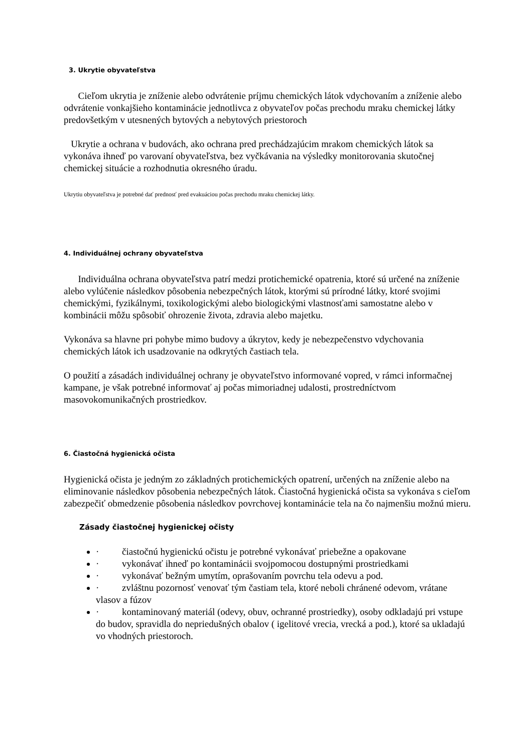3. Ukrytie obyvateľstva
Cieľom ukrytia je zníženie alebo odvrátenie príjmu chemických látok vdychovaním a zníženie alebo odvrátenie vonkajšieho kontaminácie jednotlivca z obyvateľov počas prechodu mraku chemickej látky predovšetkým v utesnených bytových a nebytových priestoroch
Ukrytie a ochrana v budovách, ako ochrana pred prechádzajúcim mrakom chemických látok sa vykonáva ihneď po varovaní obyvateľstva, bez vyčkávania na výsledky monitorovania skutočnej chemickej situácie a rozhodnutia okresného úradu.
Ukrytiu obyvateľstva je potrebné dať prednosť pred evakuáciou počas prechodu mraku chemickej látky.
4. Individuálnej ochrany obyvateľstva
Individuálna ochrana obyvateľstva patrí medzi protichemické opatrenia, ktoré sú určené na zníženie alebo vylúčenie následkov pôsobenia nebezpečných látok, ktorými sú prírodné látky, ktoré svojimi chemickými, fyzikálnymi, toxikologickými alebo biologickými vlastnosťami samostatne alebo v kombinácii môžu spôsobiť ohrozenie života, zdravia alebo majetku.
Vykonáva sa hlavne pri pohybe mimo budovy a úkrytov, kedy je nebezpečenstvo vdychovania chemických látok ich usadzovanie na odkrytých častiach tela.
O použití a zásadách individuálnej ochrany je obyvateľstvo informované vopred, v rámci informačnej kampane, je však potrebné informovať aj počas mimoriadnej udalosti, prostredníctvom masovokomunikačných prostriedkov.
6. Čiastočná hygienická očista
Hygienická očista je jedným zo základných protichemických opatrení, určených na zníženie alebo na eliminovanie následkov pôsobenia nebezpečných látok. Čiastočná hygienická očista sa vykonáva s cieľom zabezpečiť obmedzenie pôsobenia následkov povrchovej kontaminácie tela na čo najmenšiu možnú mieru.
Zásady čiastočnej hygienickej očisty
· čiastočnú hygienickú očistu je potrebné vykonávať priebežne a opakovane
· vykonávať ihneď po kontaminácii svojpomocou dostupnými prostriedkami
· vykonávať bežným umytím, oprašovaním povrchu tela odevu a pod.
· zvláštnu pozornosť venovať tým častiam tela, ktoré neboli chránené odevom, vrátane vlasov a fúzov
· kontaminovaný materiál (odevy, obuv, ochranné prostriedky), osoby odkladajú pri vstupe do budov, spravidla do nepriedušných obalov ( igelitové vrecia, vrecká a pod.), ktoré sa ukladajú vo vhodných priestoroch.